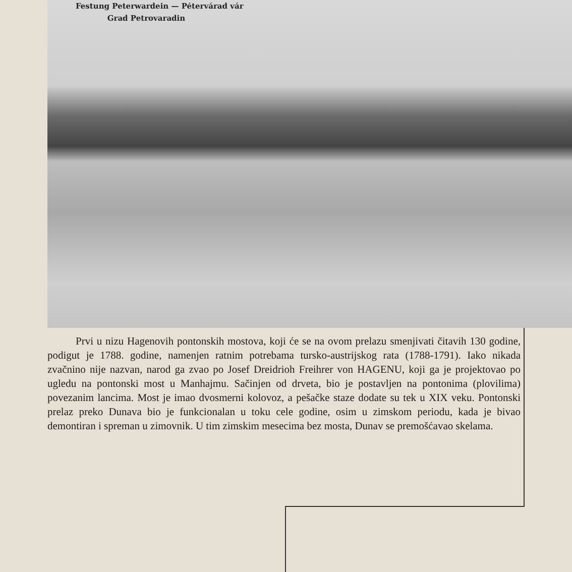Festung Peterwardein — Pétervárad vár
Grad Petrovaradin
Prvi u nizu Hagenovih pontonskih mostova, koji će se na ovom prelazu smenjivati čitavih 130 godine, podigut je 1788. godine, namenjen ratnim potrebama tursko-austrijskog rata (1788-1791). Iako nikada zvačnino nije nazvan, narod ga zvao po Josef Dreidrioh Freihrer von HAGENU, koji ga je projektovao po ugledu na pontonski most u Manhajmu. Sačinjen od drveta, bio je postavljen na pontonima (plovilima) povezanim lancima. Most je imao dvosmerni kolovoz, a pešačke staze dodate su tek u XIX veku. Pontonski prelaz preko Dunava bio je funkcionalan u toku cele godine, osim u zimskom periodu, kada je bivao demontiran i spreman u zimovnik. U tim zimskim mesecima bez mosta, Dunav se premošćavao skelama.